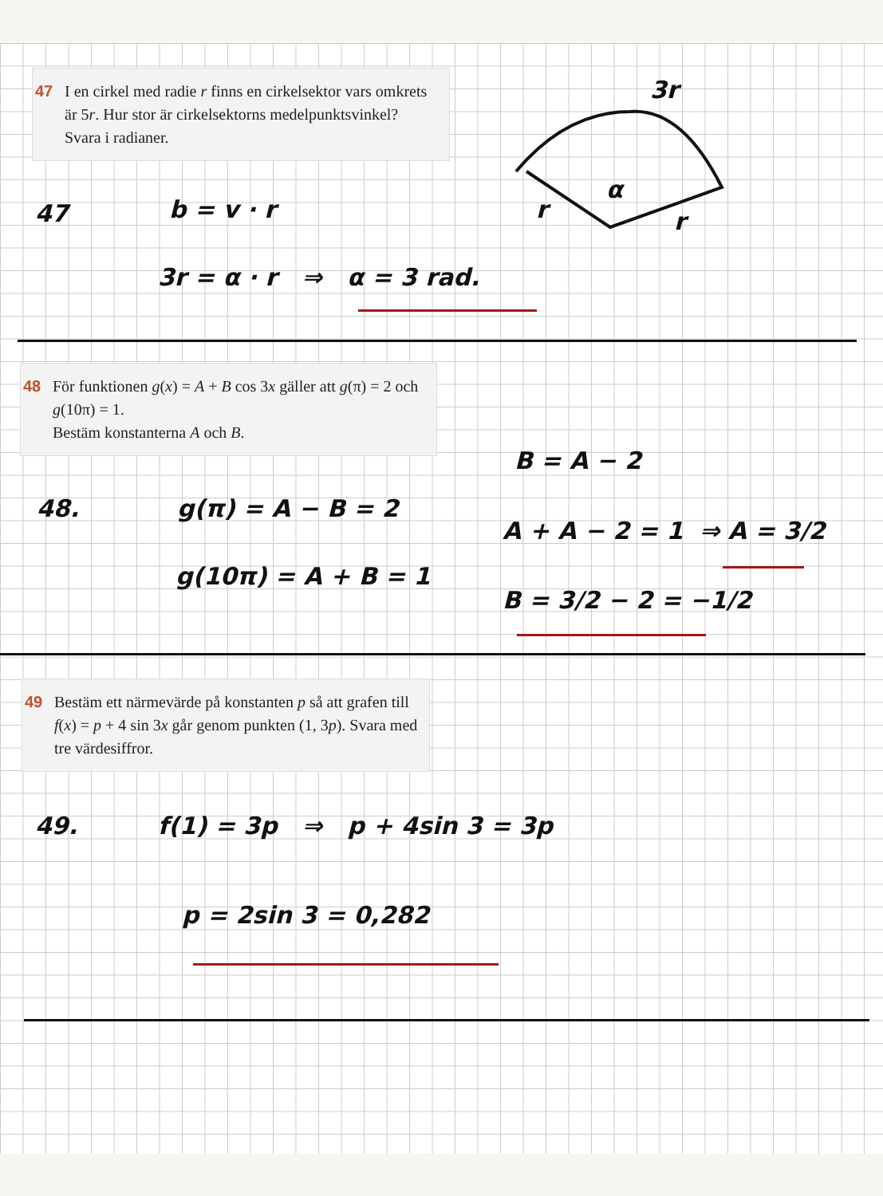47 I en cirkel med radie r finns en cirkelsektor vars omkrets är 5r. Hur stor är cirkelsektorns medelpunktsvinkel? Svara i radianer.
3r
α
r r
47 b = v · r
3r = α · r ⇒ α = 3 rad.
48 För funktionen g(x) = A + B cos 3x gäller att g(π) = 2 och g(10π) = 1.
Bestäm konstanterna A och B.
B = A − 2
48. g(π) = A − B = 2
A + A − 2 = 1 ⇒ A = 3/2
g(10π) = A + B = 1
B = 3/2 − 2 = −1/2
49 Bestäm ett närmevärde på konstanten p så att grafen till f(x) = p + 4 sin 3x går genom punkten (1, 3p). Svara med tre värdesiffror.
49. f(1) = 3p ⇒ p + 4sin 3 = 3p
p = 2sin 3 = 0,282